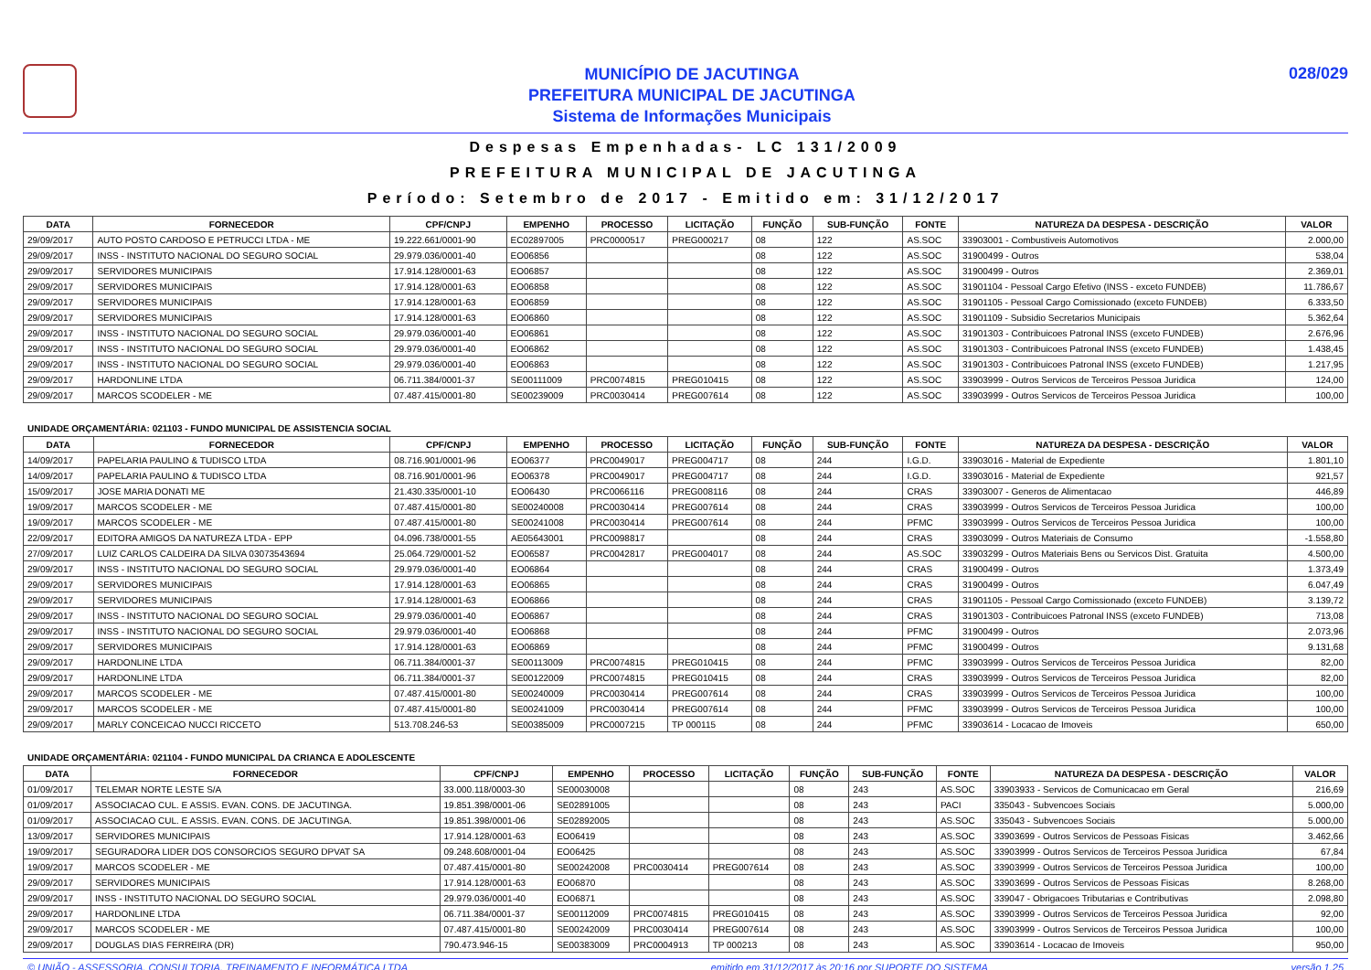MUNICÍPIO DE JACUTINGA
PREFEITURA MUNICIPAL DE JACUTINGA
Sistema de Informações Municipais
028/029
Despesas Empenhadas- LC 131/2009
PREFEITURA MUNICIPAL DE JACUTINGA
Período: Setembro de 2017 - Emitido em: 31/12/2017
| DATA | FORNECEDOR | CPF/CNPJ | EMPENHO | PROCESSO | LICITAÇÃO | FUNÇÃO | SUB-FUNÇÃO | FONTE | NATUREZA DA DESPESA - DESCRIÇÃO | VALOR |
| --- | --- | --- | --- | --- | --- | --- | --- | --- | --- | --- |
| 29/09/2017 | AUTO POSTO CARDOSO E PETRUCCI LTDA - ME | 19.222.661/0001-90 | EC02897005 | PRC0000517 | PREG000217 | 08 | 122 | AS.SOC | 33903001 - Combustiveis Automotivos | 2.000,00 |
| 29/09/2017 | INSS - INSTITUTO NACIONAL DO SEGURO SOCIAL | 29.979.036/0001-40 | EO06856 | | | 08 | 122 | AS.SOC | 31900499 - Outros | 538,04 |
| 29/09/2017 | SERVIDORES MUNICIPAIS | 17.914.128/0001-63 | EO06857 | | | 08 | 122 | AS.SOC | 31900499 - Outros | 2.369,01 |
| 29/09/2017 | SERVIDORES MUNICIPAIS | 17.914.128/0001-63 | EO06858 | | | 08 | 122 | AS.SOC | 31901104 - Pessoal Cargo Efetivo (INSS - exceto FUNDEB) | 11.786,67 |
| 29/09/2017 | SERVIDORES MUNICIPAIS | 17.914.128/0001-63 | EO06859 | | | 08 | 122 | AS.SOC | 31901105 - Pessoal Cargo Comissionado (exceto FUNDEB) | 6.333,50 |
| 29/09/2017 | SERVIDORES MUNICIPAIS | 17.914.128/0001-63 | EO06860 | | | 08 | 122 | AS.SOC | 31901109 - Subsidio Secretarios Municipais | 5.362,64 |
| 29/09/2017 | INSS - INSTITUTO NACIONAL DO SEGURO SOCIAL | 29.979.036/0001-40 | EO06861 | | | 08 | 122 | AS.SOC | 31901303 - Contribuicoes Patronal INSS (exceto FUNDEB) | 2.676,96 |
| 29/09/2017 | INSS - INSTITUTO NACIONAL DO SEGURO SOCIAL | 29.979.036/0001-40 | EO06862 | | | 08 | 122 | AS.SOC | 31901303 - Contribuicoes Patronal INSS (exceto FUNDEB) | 1.438,45 |
| 29/09/2017 | INSS - INSTITUTO NACIONAL DO SEGURO SOCIAL | 29.979.036/0001-40 | EO06863 | | | 08 | 122 | AS.SOC | 31901303 - Contribuicoes Patronal INSS (exceto FUNDEB) | 1.217,95 |
| 29/09/2017 | HARDONLINE LTDA | 06.711.384/0001-37 | SE00111009 | PRC0074815 | PREG010415 | 08 | 122 | AS.SOC | 33903999 - Outros Servicos de Terceiros Pessoa Juridica | 124,00 |
| 29/09/2017 | MARCOS SCODELER - ME | 07.487.415/0001-80 | SE00239009 | PRC0030414 | PREG007614 | 08 | 122 | AS.SOC | 33903999 - Outros Servicos de Terceiros Pessoa Juridica | 100,00 |
UNIDADE ORÇAMENTÁRIA: 021103 - FUNDO MUNICIPAL DE ASSISTENCIA SOCIAL
| DATA | FORNECEDOR | CPF/CNPJ | EMPENHO | PROCESSO | LICITAÇÃO | FUNÇÃO | SUB-FUNÇÃO | FONTE | NATUREZA DA DESPESA - DESCRIÇÃO | VALOR |
| --- | --- | --- | --- | --- | --- | --- | --- | --- | --- | --- |
| 14/09/2017 | PAPELARIA PAULINO & TUDISCO LTDA | 08.716.901/0001-96 | EO06377 | PRC0049017 | PREG004717 | 08 | 244 | I.G.D. | 33903016 - Material de Expediente | 1.801,10 |
| 14/09/2017 | PAPELARIA PAULINO & TUDISCO LTDA | 08.716.901/0001-96 | EO06378 | PRC0049017 | PREG004717 | 08 | 244 | I.G.D. | 33903016 - Material de Expediente | 921,57 |
| 15/09/2017 | JOSE MARIA DONATI ME | 21.430.335/0001-10 | EO06430 | PRC0066116 | PREG008116 | 08 | 244 | CRAS | 33903007 - Generos de Alimentacao | 446,89 |
| 19/09/2017 | MARCOS SCODELER - ME | 07.487.415/0001-80 | SE00240008 | PRC0030414 | PREG007614 | 08 | 244 | CRAS | 33903999 - Outros Servicos de Terceiros Pessoa Juridica | 100,00 |
| 19/09/2017 | MARCOS SCODELER - ME | 07.487.415/0001-80 | SE00241008 | PRC0030414 | PREG007614 | 08 | 244 | PFMC | 33903999 - Outros Servicos de Terceiros Pessoa Juridica | 100,00 |
| 22/09/2017 | EDITORA AMIGOS DA NATUREZA LTDA - EPP | 04.096.738/0001-55 | AE05643001 | PRC0098817 | | 08 | 244 | CRAS | 33903099 - Outros Materiais de Consumo | -1.558,80 |
| 27/09/2017 | LUIZ CARLOS CALDEIRA DA SILVA 03073543694 | 25.064.729/0001-52 | EO06587 | PRC0042817 | PREG004017 | 08 | 244 | AS.SOC | 33903299 - Outros Materiais Bens ou Servicos Dist. Gratuita | 4.500,00 |
| 29/09/2017 | INSS - INSTITUTO NACIONAL DO SEGURO SOCIAL | 29.979.036/0001-40 | EO06864 | | | 08 | 244 | CRAS | 31900499 - Outros | 1.373,49 |
| 29/09/2017 | SERVIDORES MUNICIPAIS | 17.914.128/0001-63 | EO06865 | | | 08 | 244 | CRAS | 31900499 - Outros | 6.047,49 |
| 29/09/2017 | SERVIDORES MUNICIPAIS | 17.914.128/0001-63 | EO06866 | | | 08 | 244 | CRAS | 31901105 - Pessoal Cargo Comissionado (exceto FUNDEB) | 3.139,72 |
| 29/09/2017 | INSS - INSTITUTO NACIONAL DO SEGURO SOCIAL | 29.979.036/0001-40 | EO06867 | | | 08 | 244 | CRAS | 31901303 - Contribuicoes Patronal INSS (exceto FUNDEB) | 713,08 |
| 29/09/2017 | INSS - INSTITUTO NACIONAL DO SEGURO SOCIAL | 29.979.036/0001-40 | EO06868 | | | 08 | 244 | PFMC | 31900499 - Outros | 2.073,96 |
| 29/09/2017 | SERVIDORES MUNICIPAIS | 17.914.128/0001-63 | EO06869 | | | 08 | 244 | PFMC | 31900499 - Outros | 9.131,68 |
| 29/09/2017 | HARDONLINE LTDA | 06.711.384/0001-37 | SE00113009 | PRC0074815 | PREG010415 | 08 | 244 | PFMC | 33903999 - Outros Servicos de Terceiros Pessoa Juridica | 82,00 |
| 29/09/2017 | HARDONLINE LTDA | 06.711.384/0001-37 | SE00122009 | PRC0074815 | PREG010415 | 08 | 244 | CRAS | 33903999 - Outros Servicos de Terceiros Pessoa Juridica | 82,00 |
| 29/09/2017 | MARCOS SCODELER - ME | 07.487.415/0001-80 | SE00240009 | PRC0030414 | PREG007614 | 08 | 244 | CRAS | 33903999 - Outros Servicos de Terceiros Pessoa Juridica | 100,00 |
| 29/09/2017 | MARCOS SCODELER - ME | 07.487.415/0001-80 | SE00241009 | PRC0030414 | PREG007614 | 08 | 244 | PFMC | 33903999 - Outros Servicos de Terceiros Pessoa Juridica | 100,00 |
| 29/09/2017 | MARLY CONCEICAO NUCCI RICCETO | 513.708.246-53 | SE00385009 | PRC0007215 | TP 000115 | 08 | 244 | PFMC | 33903614 - Locacao de Imoveis | 650,00 |
UNIDADE ORÇAMENTÁRIA: 021104 - FUNDO MUNICIPAL DA CRIANCA E ADOLESCENTE
| DATA | FORNECEDOR | CPF/CNPJ | EMPENHO | PROCESSO | LICITAÇÃO | FUNÇÃO | SUB-FUNÇÃO | FONTE | NATUREZA DA DESPESA - DESCRIÇÃO | VALOR |
| --- | --- | --- | --- | --- | --- | --- | --- | --- | --- | --- |
| 01/09/2017 | TELEMAR NORTE LESTE S/A | 33.000.118/0003-30 | SE00030008 | | | 08 | 243 | AS.SOC | 33903933 - Servicos de Comunicacao em Geral | 216,69 |
| 01/09/2017 | ASSOCIACAO CUL. E ASSIS. EVAN. CONS. DE JACUTINGA. | 19.851.398/0001-06 | SE02891005 | | | 08 | 243 | PACI | 335043 - Subvencoes Sociais | 5.000,00 |
| 01/09/2017 | ASSOCIACAO CUL. E ASSIS. EVAN. CONS. DE JACUTINGA. | 19.851.398/0001-06 | SE02892005 | | | 08 | 243 | AS.SOC | 335043 - Subvencoes Sociais | 5.000,00 |
| 13/09/2017 | SERVIDORES MUNICIPAIS | 17.914.128/0001-63 | EO06419 | | | 08 | 243 | AS.SOC | 33903699 - Outros Servicos de Pessoas Fisicas | 3.462,66 |
| 19/09/2017 | SEGURADORA LIDER DOS CONSORCIOS SEGURO DPVAT SA | 09.248.608/0001-04 | EO06425 | | | 08 | 243 | AS.SOC | 33903999 - Outros Servicos de Terceiros Pessoa Juridica | 67,84 |
| 19/09/2017 | MARCOS SCODELER - ME | 07.487.415/0001-80 | SE00242008 | PRC0030414 | PREG007614 | 08 | 243 | AS.SOC | 33903999 - Outros Servicos de Terceiros Pessoa Juridica | 100,00 |
| 29/09/2017 | SERVIDORES MUNICIPAIS | 17.914.128/0001-63 | EO06870 | | | 08 | 243 | AS.SOC | 33903699 - Outros Servicos de Pessoas Fisicas | 8.268,00 |
| 29/09/2017 | INSS - INSTITUTO NACIONAL DO SEGURO SOCIAL | 29.979.036/0001-40 | EO06871 | | | 08 | 243 | AS.SOC | 339047 - Obrigacoes Tributarias e Contributivas | 2.098,80 |
| 29/09/2017 | HARDONLINE LTDA | 06.711.384/0001-37 | SE00112009 | PRC0074815 | PREG010415 | 08 | 243 | AS.SOC | 33903999 - Outros Servicos de Terceiros Pessoa Juridica | 92,00 |
| 29/09/2017 | MARCOS SCODELER - ME | 07.487.415/0001-80 | SE00242009 | PRC0030414 | PREG007614 | 08 | 243 | AS.SOC | 33903999 - Outros Servicos de Terceiros Pessoa Juridica | 100,00 |
| 29/09/2017 | DOUGLAS DIAS FERREIRA (DR) | 790.473.946-15 | SE00383009 | PRC0004913 | TP 000213 | 08 | 243 | AS.SOC | 33903614 - Locacao de Imoveis | 950,00 |
© UNIÃO - ASSESSORIA, CONSULTORIA, TREINAMENTO E INFORMÁTICA LTDA emitido em 31/12/2017 às 20:16 por SUPORTE DO SISTEMA versão 1.25